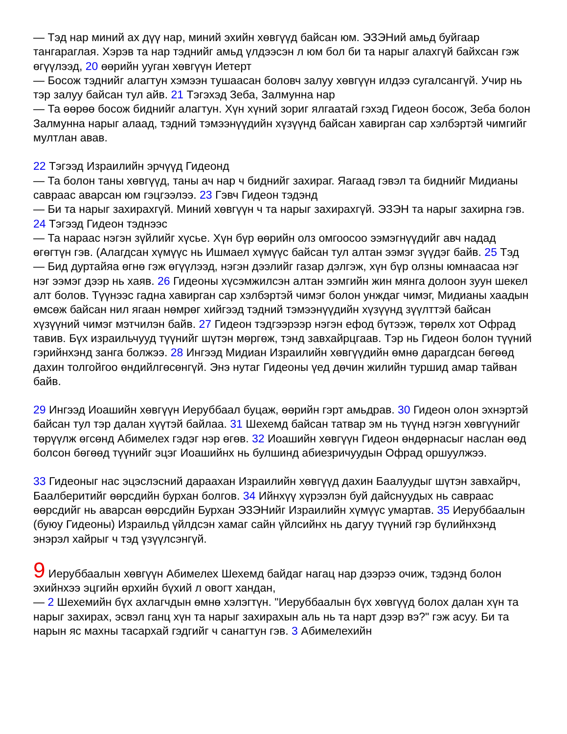— Тэд нар миний ах дүү нар, миний эхийн хөвгүүд байсан юм. ЭЗЭНий амьд буйгаар тангараглая. Хэрэв та нар тэднийг амьд үлдээсэн л юм бол би та нарыг алахгүй байхсан гэж өгүүлээд, 20 өөрийн ууган хөвгүүн Иетерт
— Босож тэднийг алагтун хэмээн тушаасан боловч залуу хөвгүүн илдээ сугалсангүй. Учир нь тэр залуу байсан тул айв. 21 Тэгэхэд Зеба, Залмунна нар
— Та өөрөө босож биднийг алагтун. Хүн хүний зориг ялгаатай гэхэд Гидеон босож, Зеба болон Залмунна нарыг алаад, тэдний тэмээнүүдийн хүзүүнд байсан хавирган сар хэлбэртэй чимгийг мултлан авав.
22 Тэгээд Израилийн эрчүүд Гидеонд
— Та болон таны хөвгүүд, таны ач нар ч биднийг захираг. Яагаад гэвэл та биднийг Мидианы савраас аварсан юм гэцгээлээ. 23 Гэвч Гидеон тэдэнд
— Би та нарыг захирахгүй. Миний хөвгүүн ч та нарыг захирахгүй. ЭЗЭН та нарыг захирна гэв. 24 Тэгээд Гидеон тэднээс
— Та нараас нэгэн зүйлийг хүсье. Хүн бүр өөрийн олз омгоосоо ээмэгнүүдийг авч надад өгөгтүн гэв. (Алагдсан хүмүүс нь Ишмаел хүмүүс байсан тул алтан ээмэг зүүдэг байв. 25 Тэд
— Бид дуртайяа өгнө гэж өгүүлээд, нэгэн дээлийг газар дэлгэж, хүн бүр олзны юмнаасаа нэг нэг ээмэг дээр нь хаяв. 26 Гидеоны хүсэмжилсэн алтан ээмгийн жин мянга долоон зуун шекел алт болов. Түүнээс гадна хавирган сар хэлбэртэй чимэг болон унждаг чимэг, Мидианы хаадын өмсөж байсан нил ягаан нөмрөг хийгээд тэдний тэмээнүүдийн хүзүүнд зүүлттэй байсан хүзүүний чимэг мэтчилэн байв. 27 Гидеон тэдгээрээр нэгэн ефод бүтээж, төрөлх хот Офрад тавив. Бүх израильчууд түүнийг шүтэн мөргөж, тэнд завхайрцгаав. Тэр нь Гидеон болон түүний гэрийнхэнд занга болжээ. 28 Ингээд Мидиан Израилийн хөвгүүдийн өмнө дарагдсан бөгөөд дахин толгойгоо өндийлгөсөнгүй. Энэ нутаг Гидеоны үед дөчин жилийн туршид амар тайван байв.
29 Ингээд Иоашийн хөвгүүн Иеруббаал буцаж, өөрийн гэрт амьдрав. 30 Гидеон олон эхнэртэй байсан тул тэр далан хүүтэй байлаа. 31 Шехемд байсан татвар эм нь түүнд нэгэн хөвгүүнийг төрүүлж өгсөнд Абимелех гэдэг нэр өгөв. 32 Иоашийн хөвгүүн Гидеон өндөрнасыг наслан өөд болсон бөгөөд түүнийг эцэг Иоашийнх нь булшинд абиезричуудын Офрад оршуулжээ.
33 Гидеоныг нас эцэслэсний дараахан Израилийн хөвгүүд дахин Баалуудыг шүтэн завхайрч, Баалберитийг өөрсдийн бурхан болгов. 34 Ийнхүү хүрээлэн буй дайснуудых нь савраас өөрсдийг нь аварсан өөрсдийн Бурхан ЭЗЭНийг Израилийн хүмүүс умартав. 35 Иеруббаалын (буюу Гидеоны) Израильд үйлдсэн хамаг сайн үйлсийнх нь дагуу түүний гэр бүлийнхэнд энэрэл хайрыг ч тэд үзүүлсэнгүй.
9 Иеруббаалын хөвгүүн Абимелех Шехемд байдаг нагац нар дээрээ очиж, тэдэнд болон эхийнхээ эцгийн өрхийн бүхий л овогт хандан,
— 2 Шехемийн бүх ахлагчдын өмнө хэлэгтүн. "Иеруббаалын бүх хөвгүүд болох далан хүн та нарыг захирах, эсвэл ганц хүн та нарыг захирахын аль нь та нарт дээр вэ?" гэж асуу. Би та нарын яс махны тасархай гэдгийг ч санагтун гэв. 3 Абимелехийн